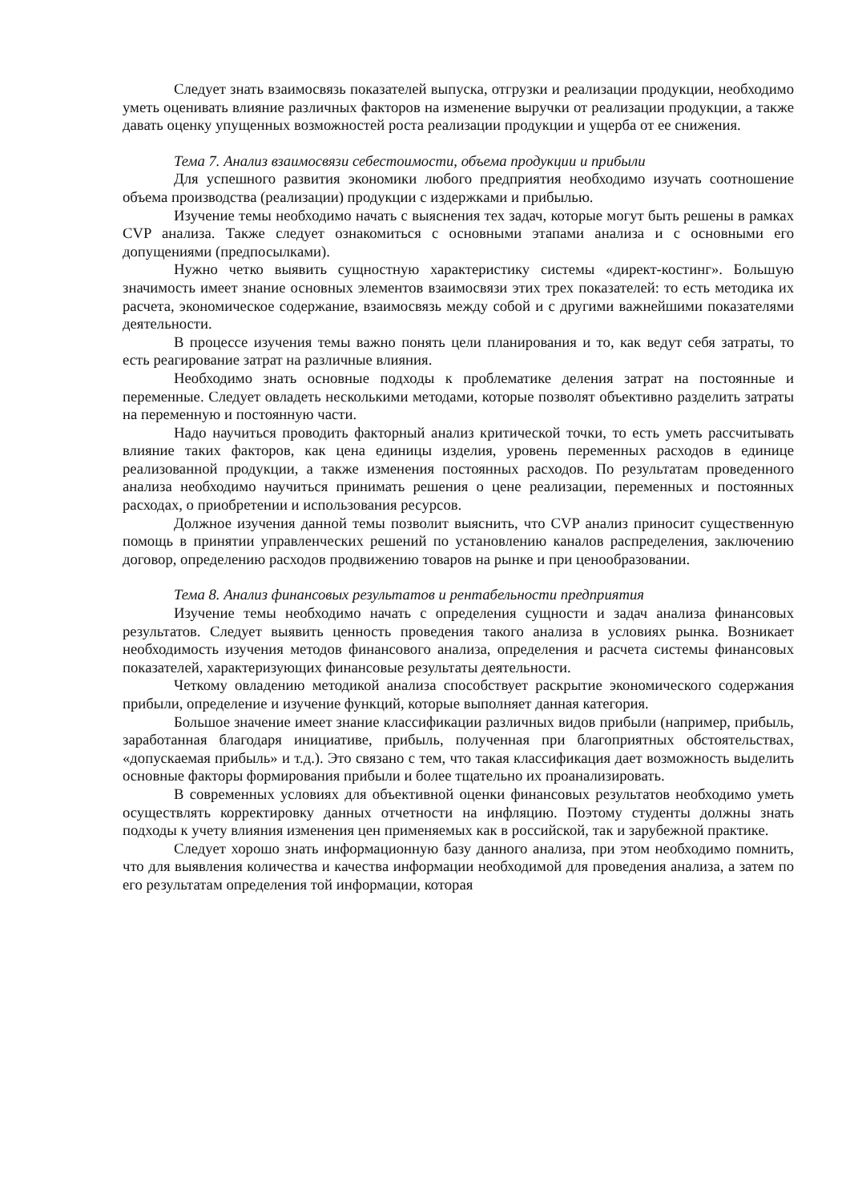Следует знать взаимосвязь показателей выпуска, отгрузки и реализации продукции, необходимо уметь оценивать влияние различных факторов на изменение выручки от реализации продукции, а также давать оценку упущенных возможностей роста реализации продукции и ущерба от ее снижения.
Тема 7. Анализ взаимосвязи себестоимости, объема продукции и прибыли
Для успешного развития экономики любого предприятия необходимо изучать соотношение объема производства (реализации) продукции с издержками и прибылью.
Изучение темы необходимо начать с выяснения тех задач, которые могут быть решены в рамках CVP анализа. Также следует ознакомиться с основными этапами анализа и с основными его допущениями (предпосылками).
Нужно четко выявить сущностную характеристику системы «директ-костинг». Большую значимость имеет знание основных элементов взаимосвязи этих трех показателей: то есть методика их расчета, экономическое содержание, взаимосвязь между собой и с другими важнейшими показателями деятельности.
В процессе изучения темы важно понять цели планирования и то, как ведут себя затраты, то есть реагирование затрат на различные влияния.
Необходимо знать основные подходы к проблематике деления затрат на постоянные и переменные. Следует овладеть несколькими методами, которые позволят объективно разделить затраты на переменную и постоянную части.
Надо научиться проводить факторный анализ критической точки, то есть уметь рассчитывать влияние таких факторов, как цена единицы изделия, уровень переменных расходов в единице реализованной продукции, а также изменения постоянных расходов. По результатам проведенного анализа необходимо научиться принимать решения о цене реализации, переменных и постоянных расходах, о приобретении и использования ресурсов.
Должное изучения данной темы позволит выяснить, что CVP анализ приносит существенную помощь в принятии управленческих решений по установлению каналов распределения, заключению договор, определению расходов продвижению товаров на рынке и при ценообразовании.
Тема 8. Анализ финансовых результатов и рентабельности предприятия
Изучение темы необходимо начать с определения сущности и задач анализа финансовых результатов. Следует выявить ценность проведения такого анализа в условиях рынка. Возникает необходимость изучения методов финансового анализа, определения и расчета системы финансовых показателей, характеризующих финансовые результаты деятельности.
Четкому овладению методикой анализа способствует раскрытие экономического содержания прибыли, определение и изучение функций, которые выполняет данная категория.
Большое значение имеет знание классификации различных видов прибыли (например, прибыль, заработанная благодаря инициативе, прибыль, полученная при благоприятных обстоятельствах, «допускаемая прибыль» и т.д.). Это связано с тем, что такая классификация дает возможность выделить основные факторы формирования прибыли и более тщательно их проанализировать.
В современных условиях для объективной оценки финансовых результатов необходимо уметь осуществлять корректировку данных отчетности на инфляцию. Поэтому студенты должны знать подходы к учету влияния изменения цен применяемых как в российской, так и зарубежной практике.
Следует хорошо знать информационную базу данного анализа, при этом необходимо помнить, что для выявления количества и качества информации необходимой для проведения анализа, а затем по его результатам определения той информации, которая